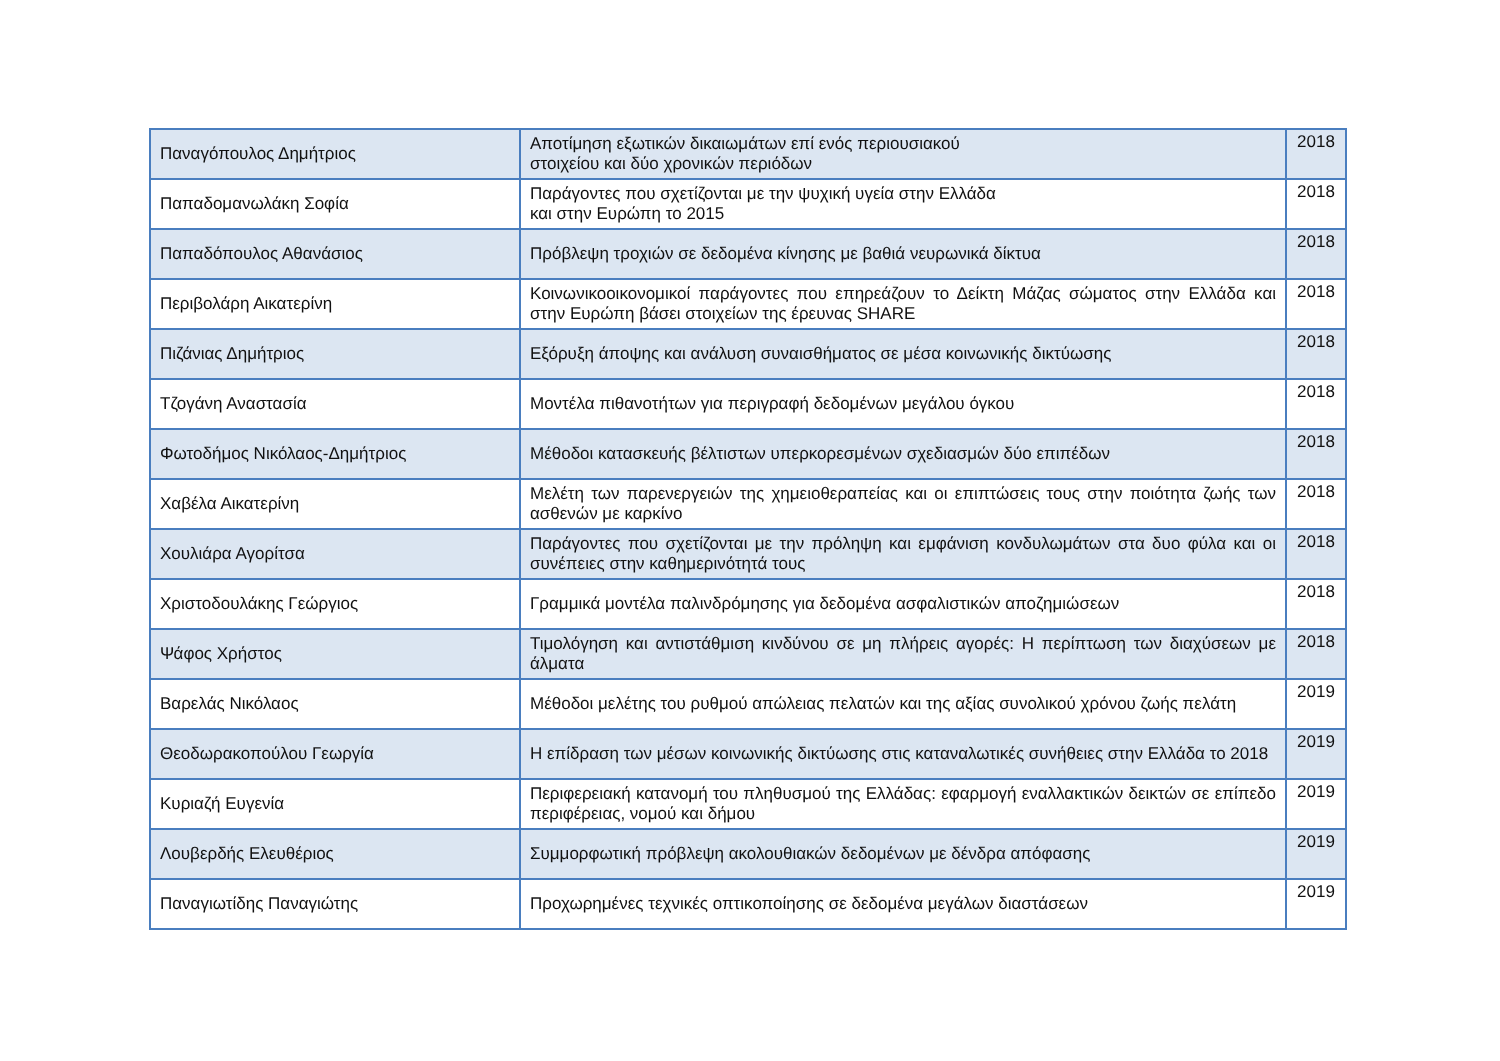| Παναγόπουλος Δημήτριος | Αποτίμηση εξωτικών δικαιωμάτων επί ενός περιουσιακού στοιχείου και δύο χρονικών περιόδων | 2018 |
| Παπαδομανωλάκη Σοφία | Παράγοντες που σχετίζονται με την ψυχική υγεία στην Ελλάδα και στην Ευρώπη το 2015 | 2018 |
| Παπαδόπουλος Αθανάσιος | Πρόβλεψη τροχιών σε δεδομένα κίνησης με βαθιά νευρωνικά δίκτυα | 2018 |
| Περιβολάρη Αικατερίνη | Κοινωνικοοικονομικοί παράγοντες που επηρεάζουν το Δείκτη Μάζας σώματος στην Ελλάδα και στην Ευρώπη βάσει στοιχείων της έρευνας SHARE | 2018 |
| Πιζάνιας Δημήτριος | Εξόρυξη άποψης και ανάλυση συναισθήματος σε μέσα κοινωνικής δικτύωσης | 2018 |
| Τζογάνη Αναστασία | Μοντέλα πιθανοτήτων για περιγραφή δεδομένων μεγάλου όγκου | 2018 |
| Φωτοδήμος Νικόλαος-Δημήτριος | Μέθοδοι κατασκευής βέλτιστων υπερκορεσμένων σχεδιασμών δύο επιπέδων | 2018 |
| Χαβέλα Αικατερίνη | Μελέτη των παρενεργειών της χημειοθεραπείας και οι επιπτώσεις τους στην ποιότητα ζωής των ασθενών με καρκίνο | 2018 |
| Χουλιάρα Αγορίτσα | Παράγοντες που σχετίζονται με την πρόληψη και εμφάνιση κονδυλωμάτων στα δυο φύλα και οι συνέπειες στην καθημερινότητά τους | 2018 |
| Χριστοδουλάκης Γεώργιος | Γραμμικά μοντέλα παλινδρόμησης για δεδομένα ασφαλιστικών αποζημιώσεων | 2018 |
| Ψάφος Χρήστος | Τιμολόγηση και αντιστάθμιση κινδύνου σε μη πλήρεις αγορές: Η περίπτωση των διαχύσεων με άλματα | 2018 |
| Βαρελάς Νικόλαος | Μέθοδοι μελέτης του ρυθμού απώλειας πελατών και της αξίας συνολικού χρόνου ζωής πελάτη | 2019 |
| Θεοδωρακοπούλου Γεωργία | Η επίδραση των μέσων κοινωνικής δικτύωσης στις καταναλωτικές συνήθειες στην Ελλάδα το 2018 | 2019 |
| Κυριαζή Ευγενία | Περιφερειακή κατανομή του πληθυσμού της Ελλάδας: εφαρμογή εναλλακτικών δεικτών σε επίπεδο περιφέρειας, νομού και δήμου | 2019 |
| Λουβερδής Ελευθέριος | Συμμορφωτική πρόβλεψη ακολουθιακών δεδομένων με δένδρα απόφασης | 2019 |
| Παναγιωτίδης Παναγιώτης | Προχωρημένες τεχνικές οπτικοποίησης σε δεδομένα μεγάλων διαστάσεων | 2019 |